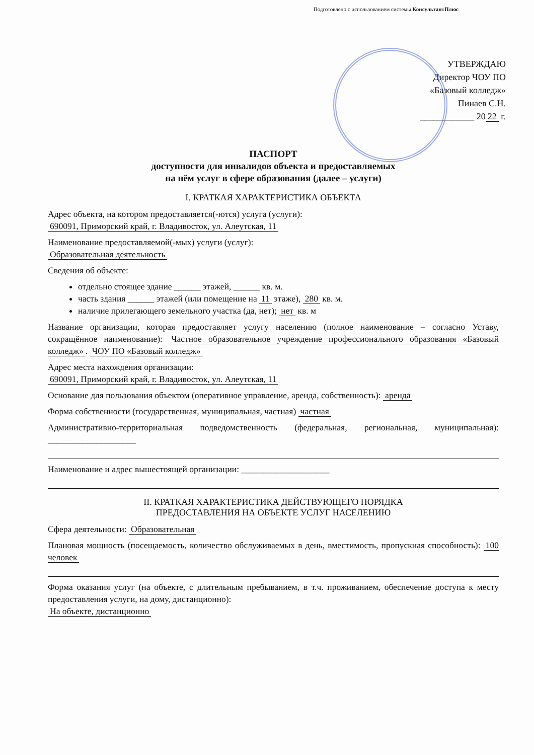Подготовлено с использованием системы КонсультантПлюс
УТВЕРЖДАЮ
Директор ЧОУ ПО
«Базовый колледж»
Пинаев С.Н.
____________ 20 22 г.
ПАСПОРТ
доступности для инвалидов объекта и предоставляемых
на нём услуг в сфере образования (далее – услуги)
I. КРАТКАЯ ХАРАКТЕРИСТИКА ОБЪЕКТА
Адрес объекта, на котором предоставляется(-ются) услуга (услуги):
690091, Приморский край, г. Владивосток, ул. Алеутская, 11
Наименование предоставляемой(-мых) услуги (услуг):
Образовательная деятельность
Сведения об объекте:
отдельно стоящее здание ______ этажей, ______ кв. м.
часть здания ______ этажей (или помещение на 11 этаже), 280 кв. м.
наличие прилегающего земельного участка (да, нет); нет кв. м
Название организации, которая предоставляет услугу населению (полное наименование – согласно Уставу, сокращённое наименование): Частное образовательное учреждение профессионального образования «Базовый колледж». ЧОУ ПО «Базовый колледж»
Адрес места нахождения организации:
690091, Приморский край, г. Владивосток, ул. Алеутская, 11
Основание для пользования объектом (оперативное управление, аренда, собственность): аренда
Форма собственности (государственная, муниципальная, частная) частная
Административно-территориальная подведомственность (федеральная, региональная, муниципальная): ____________________
Наименование и адрес вышестоящей организации: ____________________
II. КРАТКАЯ ХАРАКТЕРИСТИКА ДЕЙСТВУЮЩЕГО ПОРЯДКА
ПРЕДОСТАВЛЕНИЯ НА ОБЪЕКТЕ УСЛУГ НАСЕЛЕНИЮ
Сфера деятельности: Образовательная
Плановая мощность (посещаемость, количество обслуживаемых в день, вместимость, пропускная способность): 100 человек
Форма оказания услуг (на объекте, с длительным пребыванием, в т.ч. проживанием, обеспечение доступа к месту предоставления услуги, на дому, дистанционно):
На объекте, дистанционно